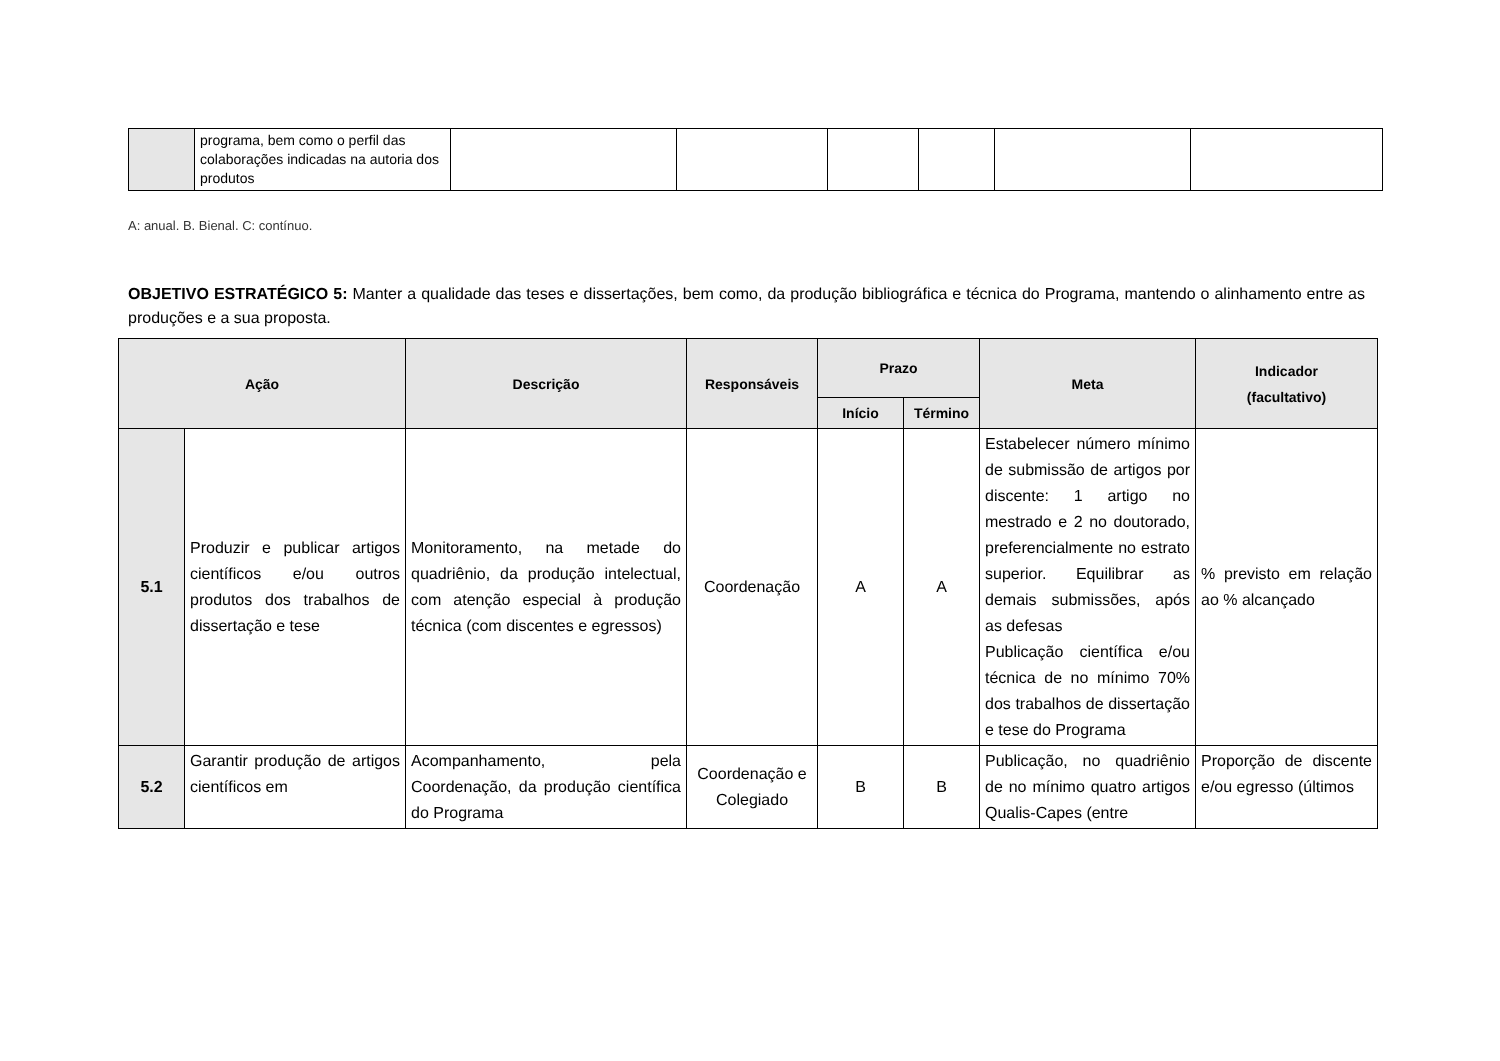| | programa, bem como o perfil das colaborações indicadas na autoria dos produtos | | | | | | |
A: anual. B. Bienal. C: contínuo.
OBJETIVO ESTRATÉGICO 5: Manter a qualidade das teses e dissertações, bem como, da produção bibliográfica e técnica do Programa, mantendo o alinhamento entre as produções e a sua proposta.
| Ação | | Descrição | Responsáveis | Prazo | | Meta | Indicador (facultativo) |
| --- | --- | --- | --- | --- | --- | --- | --- |
| | | | | Início | Término | | |
| 5.1 | Produzir e publicar artigos científicos e/ou outros produtos dos trabalhos de dissertação e tese | Monitoramento, na metade do quadriênio, da produção intelectual, com atenção especial à produção técnica (com discentes e egressos) | Coordenação | A | A | Estabelecer número mínimo de submissão de artigos por discente: 1 artigo no mestrado e 2 no doutorado, preferencialmente no estrato superior. Equilibrar as demais submissões, após as defesas Publicação científica e/ou técnica de no mínimo 70% dos trabalhos de dissertação e tese do Programa | % previsto em relação ao % alcançado |
| 5.2 | Garantir produção de artigos científicos em | Acompanhamento, pela Coordenação, da produção científica do Programa | Coordenação e Colegiado | B | B | Publicação, no quadriênio de no mínimo quatro artigos Qualis-Capes (entre | Proporção de discente e/ou egresso (últimos |